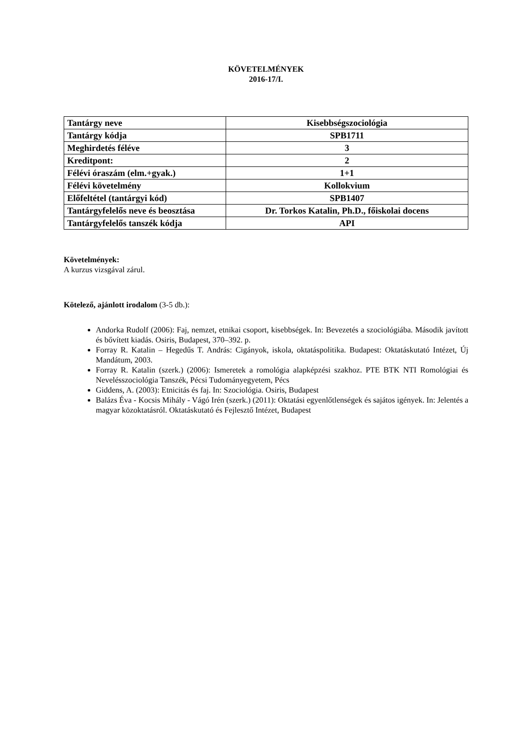KÖVETELMÉNYEK
2016-17/I.
| Tantárgy neve | Kisebbségszociológia |
| Tantárgy kódja | SPB1711 |
| Meghirdetés féléve | 3 |
| Kreditpont: | 2 |
| Félévi óraszám (elm.+gyak.) | 1+1 |
| Félévi követelmény | Kollokvium |
| Előfeltétel (tantárgyi kód) | SPB1407 |
| Tantárgyfelelős neve és beosztása | Dr. Torkos Katalin, Ph.D., főiskolai docens |
| Tantárgyfelelős tanszék kódja | API |
Követelmények:
A kurzus vizsgával zárul.
Kötelező, ajánlott irodalom (3-5 db.):
Andorka Rudolf (2006): Faj, nemzet, etnikai csoport, kisebbségek. In: Bevezetés a szociológiába. Második javított és bővített kiadás. Osiris, Budapest, 370–392. p.
Forray R. Katalin – Hegedűs T. András: Cigányok, iskola, oktatáspolitika. Budapest: Oktatáskutató Intézet, Új Mandátum, 2003.
Forray R. Katalin (szerk.) (2006): Ismeretek a romológia alapképzési szakhoz. PTE BTK NTI Romológiai és Nevelésszociológia Tanszék, Pécsi Tudományegyetem, Pécs
Giddens, A. (2003): Etnicitás és faj. In: Szociológia. Osiris, Budapest
Balázs Éva - Kocsis Mihály - Vágó Irén (szerk.) (2011): Oktatási egyenlőtlenségek és sajátos igények. In: Jelentés a magyar közoktatásról. Oktatáskutató és Fejlesztő Intézet, Budapest